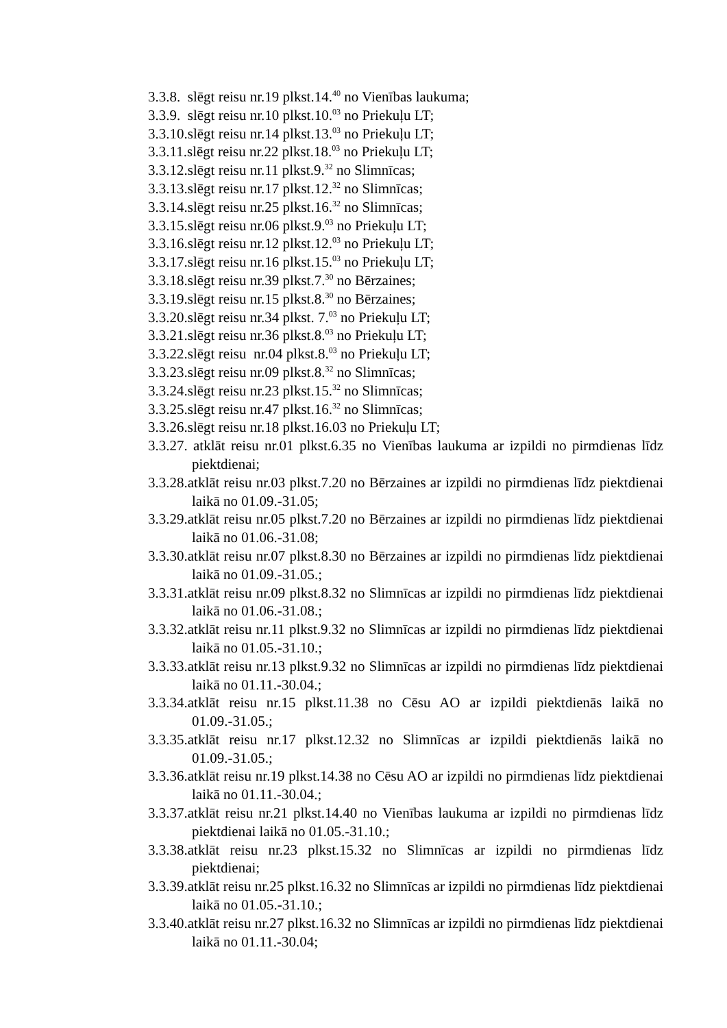3.3.8. slēgt reisu nr.19 plkst.14.<sup>40</sup> no Vienības laukuma;
3.3.9. slēgt reisu nr.10 plkst.10.<sup>03</sup> no Priekuļu LT;
3.3.10.slēgt reisu nr.14 plkst.13.<sup>03</sup> no Priekuļu LT;
3.3.11.slēgt reisu nr.22 plkst.18.<sup>03</sup> no Priekuļu LT;
3.3.12.slēgt reisu nr.11 plkst.9.<sup>32</sup> no Slimnīcas;
3.3.13.slēgt reisu nr.17 plkst.12.<sup>32</sup> no Slimnīcas;
3.3.14.slēgt reisu nr.25 plkst.16.<sup>32</sup> no Slimnīcas;
3.3.15.slēgt reisu nr.06 plkst.9.<sup>03</sup> no Priekuļu LT;
3.3.16.slēgt reisu nr.12 plkst.12.<sup>03</sup> no Priekuļu LT;
3.3.17.slēgt reisu nr.16 plkst.15.<sup>03</sup> no Priekuļu LT;
3.3.18.slēgt reisu nr.39 plkst.7.<sup>30</sup> no Bērzaines;
3.3.19.slēgt reisu nr.15 plkst.8.<sup>30</sup> no Bērzaines;
3.3.20.slēgt reisu nr.34 plkst. 7.<sup>03</sup> no Priekuļu LT;
3.3.21.slēgt reisu nr.36 plkst.8.<sup>03</sup> no Priekuļu LT;
3.3.22.slēgt reisu nr.04 plkst.8.<sup>03</sup> no Priekuļu LT;
3.3.23.slēgt reisu nr.09 plkst.8.<sup>32</sup> no Slimnīcas;
3.3.24.slēgt reisu nr.23 plkst.15.<sup>32</sup> no Slimnīcas;
3.3.25.slēgt reisu nr.47 plkst.16.<sup>32</sup> no Slimnīcas;
3.3.26.slēgt reisu nr.18 plkst.16.03 no Priekuļu LT;
3.3.27. atklāt reisu nr.01 plkst.6.35 no Vienības laukuma ar izpildi no pirmdienas līdz piektdienai;
3.3.28.atklāt reisu nr.03 plkst.7.20 no Bērzaines ar izpildi no pirmdienas līdz piektdienai laikā no 01.09.-31.05;
3.3.29.atklāt reisu nr.05 plkst.7.20 no Bērzaines ar izpildi no pirmdienas līdz piektdienai laikā no 01.06.-31.08;
3.3.30.atklāt reisu nr.07 plkst.8.30 no Bērzaines ar izpildi no pirmdienas līdz piektdienai laikā no 01.09.-31.05.;
3.3.31.atklāt reisu nr.09 plkst.8.32 no Slimnīcas ar izpildi no pirmdienas līdz piektdienai laikā no 01.06.-31.08.;
3.3.32.atklāt reisu nr.11 plkst.9.32 no Slimnīcas ar izpildi no pirmdienas līdz piektdienai laikā no 01.05.-31.10.;
3.3.33.atklāt reisu nr.13 plkst.9.32 no Slimnīcas ar izpildi no pirmdienas līdz piektdienai laikā no 01.11.-30.04.;
3.3.34.atklāt reisu nr.15 plkst.11.38 no Cēsu AO ar izpildi piektdienās laikā no 01.09.-31.05.;
3.3.35.atklāt reisu nr.17 plkst.12.32 no Slimnīcas ar izpildi piektdienās laikā no 01.09.-31.05.;
3.3.36.atklāt reisu nr.19 plkst.14.38 no Cēsu AO ar izpildi no pirmdienas līdz piektdienai laikā no 01.11.-30.04.;
3.3.37.atklāt reisu nr.21 plkst.14.40 no Vienības laukuma ar izpildi no pirmdienas līdz piektdienai laikā no 01.05.-31.10.;
3.3.38.atklāt reisu nr.23 plkst.15.32 no Slimnīcas ar izpildi no pirmdienas līdz piektdienai;
3.3.39.atklāt reisu nr.25 plkst.16.32 no Slimnīcas ar izpildi no pirmdienas līdz piektdienai laikā no 01.05.-31.10.;
3.3.40.atklāt reisu nr.27 plkst.16.32 no Slimnīcas ar izpildi no pirmdienas līdz piektdienai laikā no 01.11.-30.04;